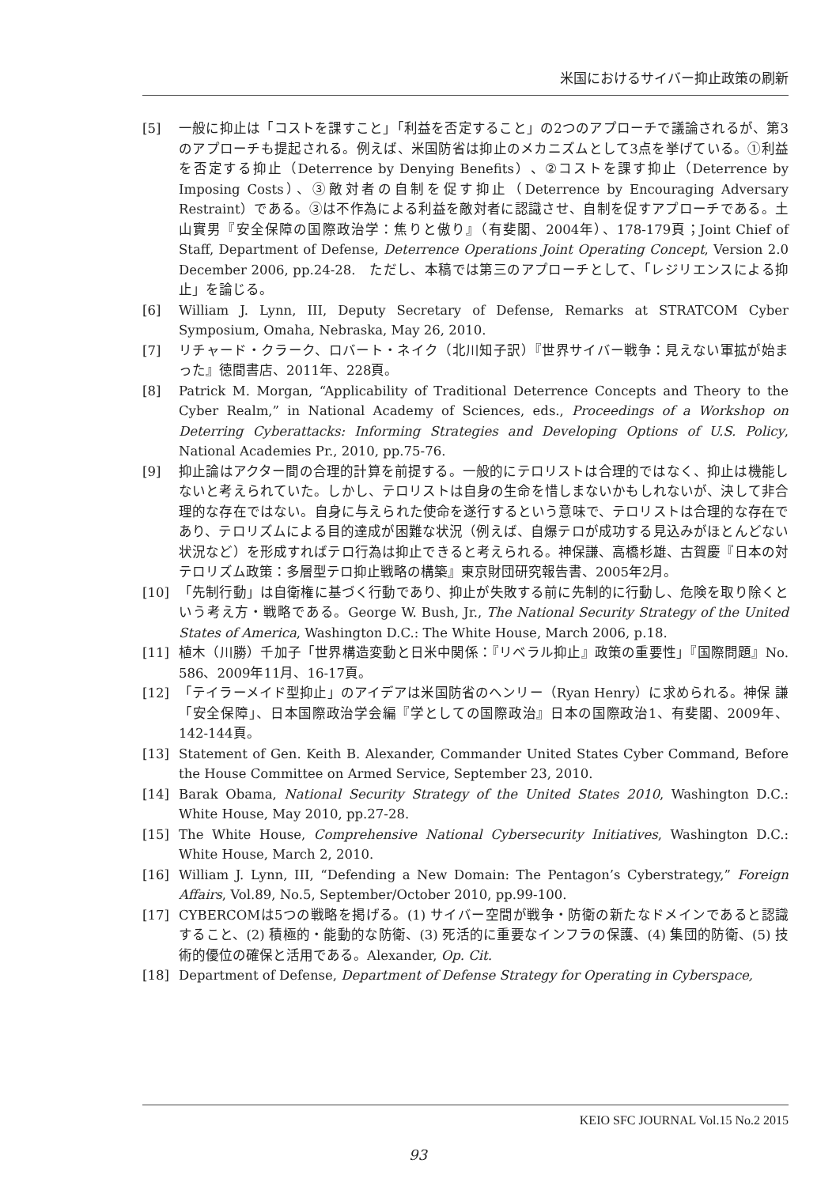米国におけるサイバー抑止政策の刷新
[5] 一般に抑止は「コストを課すこと」「利益を否定すること」の2つのアプローチで議論されるが、第3のアプローチも提起される。例えば、米国防省は抑止のメカニズムとして3点を挙げている。①利益を否定する抑止（Deterrence by Denying Benefits）、②コストを課す抑止（Deterrence by Imposing Costs）、③敵対者の自制を促す抑止（Deterrence by Encouraging Adversary Restraint）である。③は不作為による利益を敵対者に認識させ、自制を促すアプローチである。土山實男『安全保障の国際政治学：焦りと傲り』（有斐閣、2004年）、178-179頁；Joint Chief of Staff, Department of Defense, Deterrence Operations Joint Operating Concept, Version 2.0 December 2006, pp.24-28.　ただし、本稿では第三のアプローチとして、「レジリエンスによる抑止」を論じる。
[6] William J. Lynn, III, Deputy Secretary of Defense, Remarks at STRATCOM Cyber Symposium, Omaha, Nebraska, May 26, 2010.
[7] リチャード・クラーク、ロバート・ネイク（北川知子訳）『世界サイバー戦争：見えない軍拡が始まった』徳間書店、2011年、228頁。
[8] Patrick M. Morgan, “Applicability of Traditional Deterrence Concepts and Theory to the Cyber Realm,” in National Academy of Sciences, eds., Proceedings of a Workshop on Deterring Cyberattacks: Informing Strategies and Developing Options of U.S. Policy, National Academies Pr., 2010, pp.75-76.
[9] 抑止論はアクター間の合理的計算を前提する。一般的にテロリストは合理的ではなく、抑止は機能しないと考えられていた。しかし、テロリストは自身の生命を惜しまないかもしれないが、決して非合理的な存在ではない。自身に与えられた使命を遂行するという意味で、テロリストは合理的な存在であり、テロリズムによる目的達成が困難な状況（例えば、自爆テロが成功する見込みがほとんどない状況など）を形成すればテロ行為は抑止できると考えられる。神保謙、高橋杉雄、古賀慶『日本の対テロリズム政策：多層型テロ抑止戦略の構築』東京財団研究報告書、2005年2月。
[10] 「先制行動」は自衛権に基づく行動であり、抑止が失敗する前に先制的に行動し、危険を取り除くという考え方・戦略である。George W. Bush, Jr., The National Security Strategy of the United States of America, Washington D.C.: The White House, March 2006, p.18.
[11] 植木（川勝）千加子「世界構造変動と日米中関係：『リベラル抑止』政策の重要性」『国際問題』No. 586、2009年11月、16-17頁。
[12] 「テイラーメイド型抑止」のアイデアは米国防省のヘンリー（Ryan Henry）に求められる。神保 謙「安全保障」、日本国際政治学会編『学としての国際政治』日本の国際政治1、有斐閣、2009年、142-144頁。
[13] Statement of Gen. Keith B. Alexander, Commander United States Cyber Command, Before the House Committee on Armed Service, September 23, 2010.
[14] Barak Obama, National Security Strategy of the United States 2010, Washington D.C.: White House, May 2010, pp.27-28.
[15] The White House, Comprehensive National Cybersecurity Initiatives, Washington D.C.: White House, March 2, 2010.
[16] William J. Lynn, III, “Defending a New Domain: The Pentagon’s Cyberstrategy,” Foreign Affairs, Vol.89, No.5, September/October 2010, pp.99-100.
[17] CYBERCOMは5つの戦略を掲げる。(1) サイバー空間が戦争・防衛の新たなドメインであると認識すること、(2) 積極的・能動的な防衛、(3) 死活的に重要なインフラの保護、(4) 集団的防衛、(5) 技術的優位の確保と活用である。Alexander, Op. Cit.
[18] Department of Defense, Department of Defense Strategy for Operating in Cyberspace,
KEIO SFC JOURNAL Vol.15 No.2 2015
93